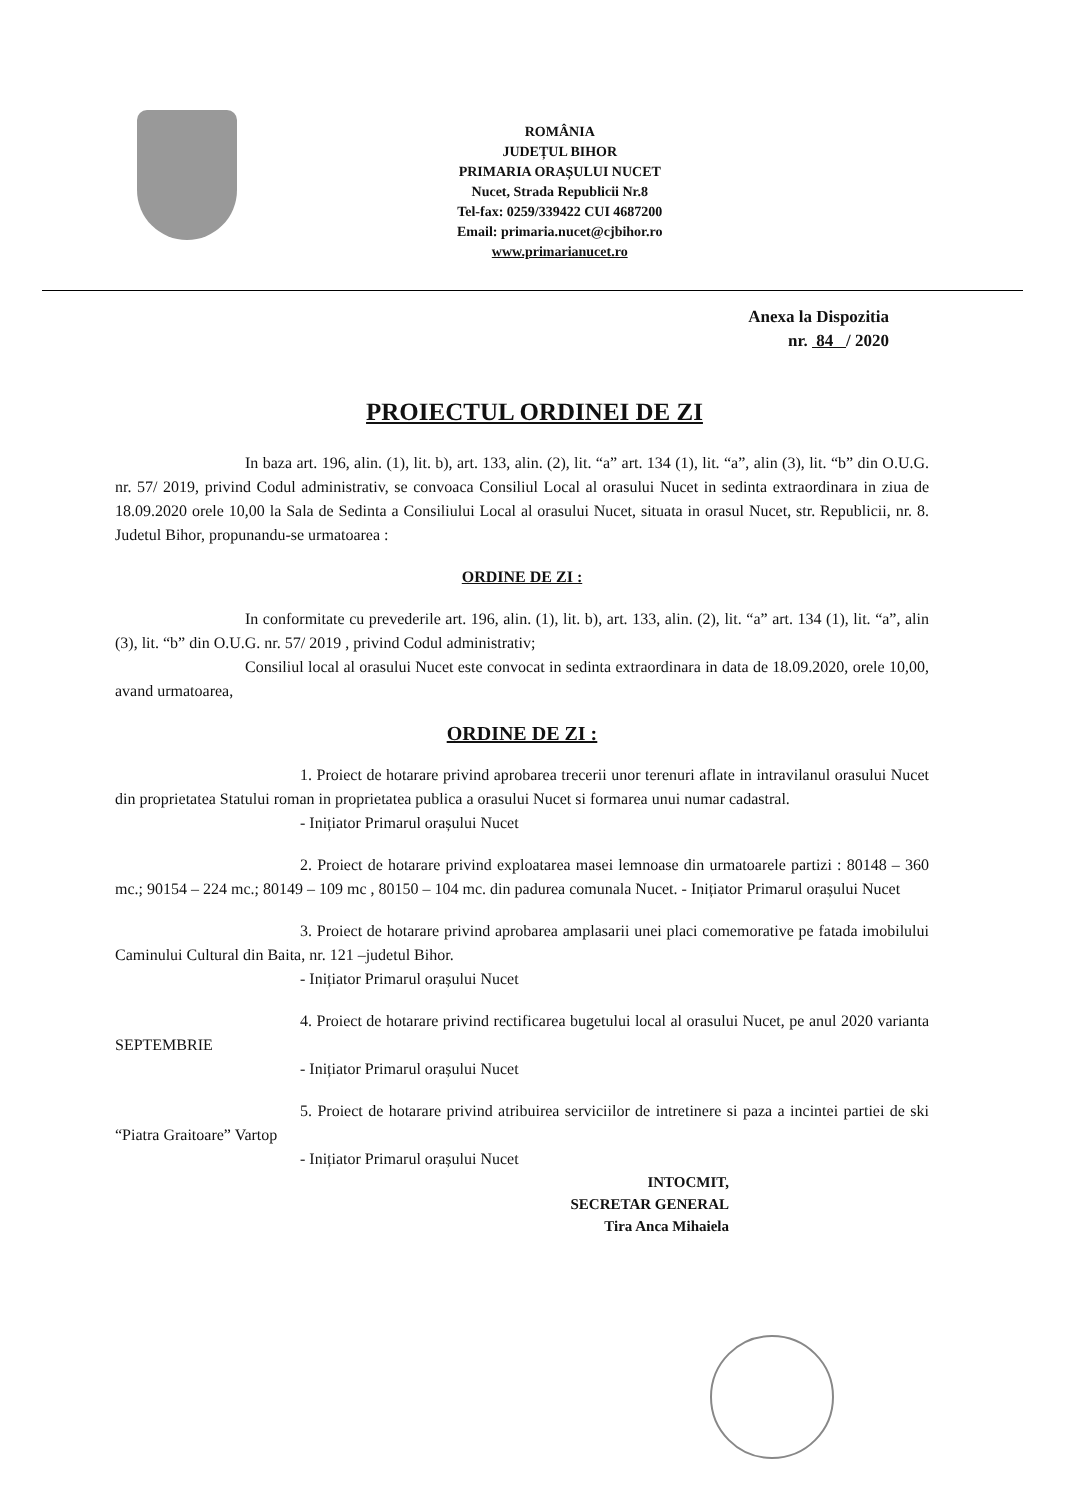ROMÂNIA
JUDEȚUL BIHOR
PRIMARIA ORAȘULUI NUCET
Nucet, Strada Republicii Nr.8
Tel-fax: 0259/339422 CUI 4687200
Email: primaria.nucet@cjbihor.ro
www.primarianucet.ro
Anexa la Dispozitia
nr. 84 / 2020
PROIECTUL ORDINEI DE ZI
In baza art. 196, alin. (1), lit. b), art. 133, alin. (2), lit. “a” art. 134 (1), lit. “a”, alin (3), lit. “b” din O.U.G. nr. 57/ 2019, privind Codul administrativ, se convoaca Consiliul Local al orasului Nucet in sedinta extraordinara in ziua de 18.09.2020 orele 10,00 la Sala de Sedinta a Consiliului Local al orasului Nucet, situata in orasul Nucet, str. Republicii, nr. 8. Judetul Bihor, propunandu-se urmatoarea :
ORDINE DE ZI :
In conformitate cu prevederile art. 196, alin. (1), lit. b), art. 133, alin. (2), lit. “a” art. 134 (1), lit. “a”, alin (3), lit. “b” din O.U.G. nr. 57/ 2019 , privind Codul administrativ;
Consiliul local al orasului Nucet este convocat in sedinta extraordinara in data de 18.09.2020, orele 10,00, avand urmatoarea,
ORDINE DE ZI :
1. Proiect de hotarare privind aprobarea trecerii unor terenuri aflate in intravilanul orasului Nucet din proprietatea Statului roman in proprietatea publica a orasului Nucet si formarea unui numar cadastral.
- Inițiator Primarul orașului Nucet
2. Proiect de hotarare privind exploatarea masei lemnoase din urmatoarele partizi : 80148 – 360 mc.; 90154 – 224 mc.; 80149 – 109 mc , 80150 – 104 mc. din padurea comunala Nucet. - Inițiator Primarul orașului Nucet
3. Proiect de hotarare privind aprobarea amplasarii unei placi comemorative pe fatada imobilului Caminului Cultural din Baita, nr. 121 –judetul Bihor.
- Inițiator Primarul orașului Nucet
4. Proiect de hotarare privind rectificarea bugetului local al orasului Nucet, pe anul 2020 varianta SEPTEMBRIE
- Inițiator Primarul orașului Nucet
5. Proiect de hotarare privind atribuirea serviciilor de intretinere si paza a incintei partiei de ski “Piatra Graitoare” Vartop
- Inițiator Primarul orașului Nucet
INTOCMIT,
SECRETAR GENERAL
Tira Anca Mihaiela